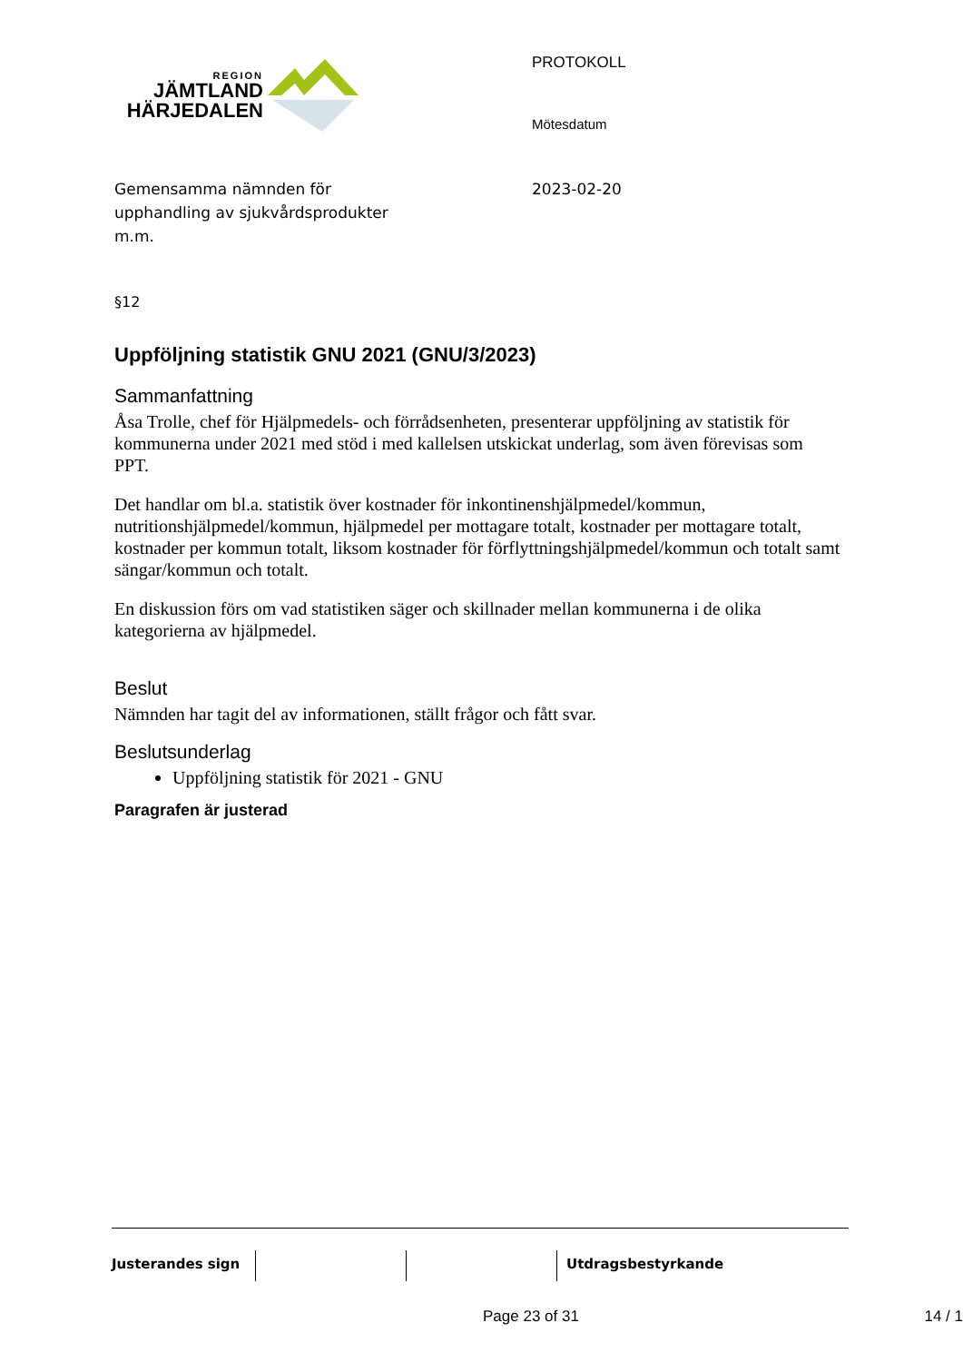REGION
JÄMTLAND
HÄRJEDALEN
PROTOKOLL
Mötesdatum
Gemensamma nämnden för
upphandling av sjukvårdsprodukter
m.m.
2023-02-20
§12
Uppföljning statistik GNU 2021 (GNU/3/2023)
Sammanfattning
Åsa Trolle, chef för Hjälpmedels- och förrådsenheten, presenterar uppföljning av statistik för kommunerna under 2021 med stöd i med kallelsen utskickat underlag, som även förevisas som PPT.
Det handlar om bl.a. statistik över kostnader för inkontinenshjälpmedel/kommun, nutritionshjälpmedel/kommun, hjälpmedel per mottagare totalt, kostnader per mottagare totalt, kostnader per kommun totalt, liksom kostnader för förflyttningshjälpmedel/kommun och totalt samt sängar/kommun och totalt.
En diskussion förs om vad statistiken säger och skillnader mellan kommunerna i de olika kategorierna av hjälpmedel.
Beslut
Nämnden har tagit del av informationen, ställt frågor och fått svar.
Beslutsunderlag
Uppföljning statistik för 2021 - GNU
Paragrafen är justerad
Justerandes sign Utdragsbestyrkande
Page 23 of 31 14 / 1